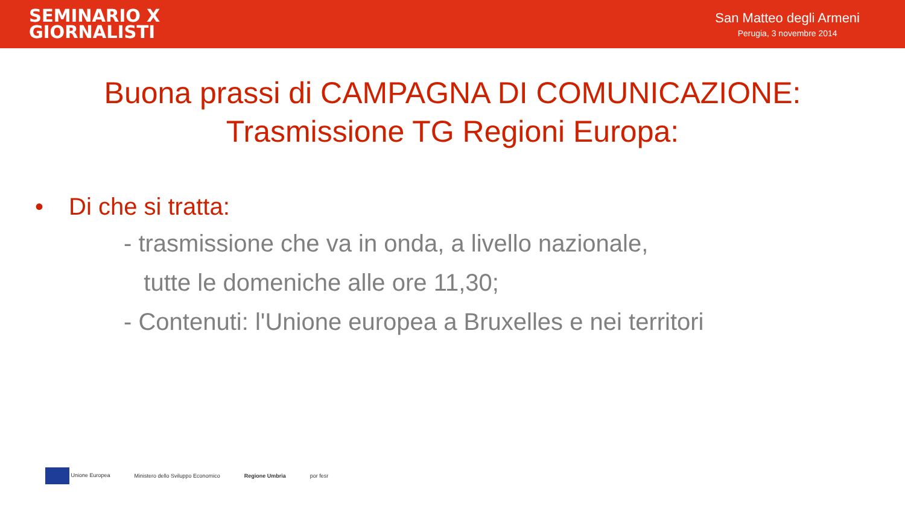SEMINARIO X
GIORNALISTI
San Matteo degli Armeni
Perugia, 3 novembre 2014
Buona prassi di CAMPAGNA DI COMUNICAZIONE:
Trasmissione TG Regioni Europa:
• Di che si tratta:
- trasmissione che va in onda, a livello nazionale,
tutte le domeniche alle ore 11,30;
- Contenuti: l'Unione europea a Bruxelles e nei territori
Unione Europea
Ministero dello Sviluppo Economico
Regione Umbria por fesr